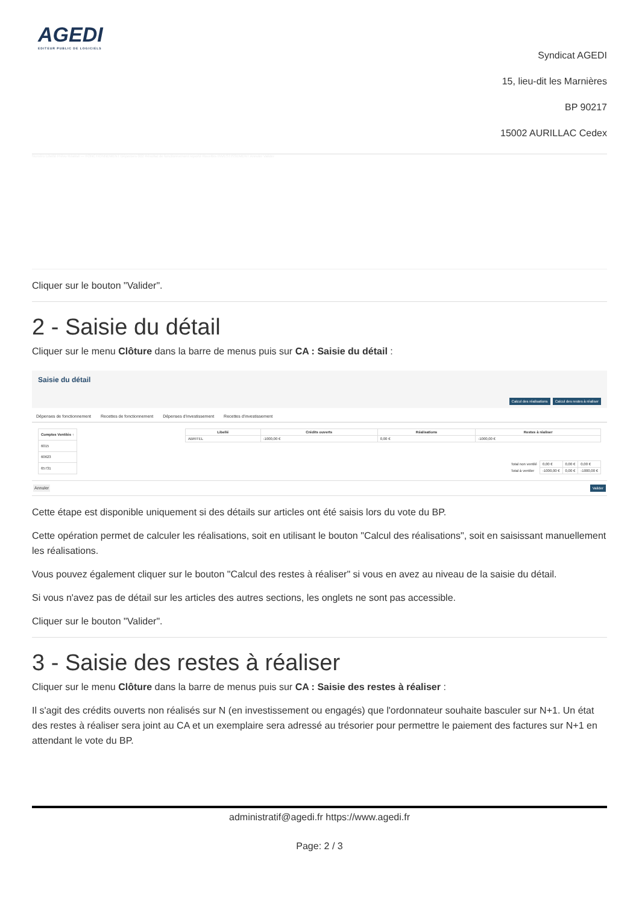AGEDI
EDITEUR PUBLIC DE LOGICIELS
Syndicat AGEDI
15, lieu-dit les Marnières
BP 90217
15002 AURILLAC Cedex
Numéro Libellé Prévu Réalisé — FONCTIONNEMENT Dépenses 002 Résultat de fonctionnement reporté Recettes INVESTISSEMENT Annuler Valider
Cliquer sur le bouton "Valider".
2 - Saisie du détail
Cliquer sur le menu Clôture dans la barre de menus puis sur CA : Saisie du détail :
Saisie du détail
Calcul des réalisations Calcul des restes à réaliser
Dépenses de fonctionnement Recettes de fonctionnement Dépenses d'investissement Recettes d'investissement
| Comptes Ventilés ↑ |
| --- |
| 6015 |
| 60623 |
| 65731 |
| Libellé | Crédits ouverts | Réalisations | Restes à réaliser |
| --- | --- | --- | --- |
| ABRITEL | -1000,00 € | 0,00 € | -1000,00 € |
| Total non ventilé | 0,00 € | 0,00 € | 0,00 € |
| Total à ventiler | -1000,00 € | 0,00 € | -1000,00 € |
Annuler Valider
Cette étape est disponible uniquement si des détails sur articles ont été saisis lors du vote du BP.
Cette opération permet de calculer les réalisations, soit en utilisant le bouton "Calcul des réalisations", soit en saisissant manuellement les réalisations.
Vous pouvez également cliquer sur le bouton "Calcul des restes à réaliser" si vous en avez au niveau de la saisie du détail.
Si vous n'avez pas de détail sur les articles des autres sections, les onglets ne sont pas accessible.
Cliquer sur le bouton "Valider".
3 - Saisie des restes à réaliser
Cliquer sur le menu Clôture dans la barre de menus puis sur CA : Saisie des restes à réaliser :
Il s'agit des crédits ouverts non réalisés sur N (en investissement ou engagés) que l'ordonnateur souhaite basculer sur N+1. Un état des restes à réaliser sera joint au CA et un exemplaire sera adressé au trésorier pour permettre le paiement des factures sur N+1 en attendant le vote du BP.
administratif@agedi.fr https://www.agedi.fr
Page: 2 / 3